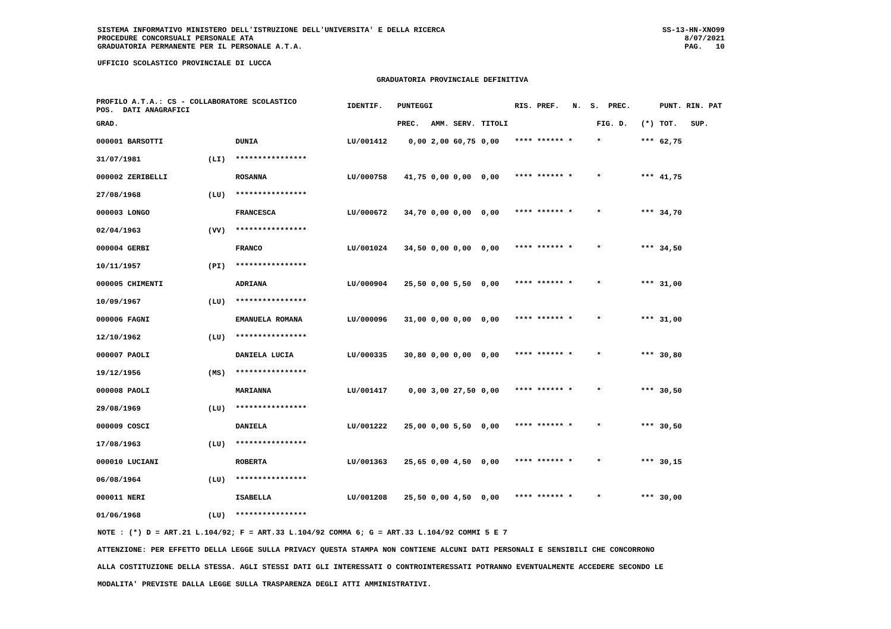SISTEMA INFORMATIVO MINISTERO DELL'ISTRUZIONE DELL'UNIVERSITA' E DELLA RICERCA
PROCEDURE CONCORSUALI PERSONALE ATA
GRADUATORIA PERMANENTE PER IL PERSONALE A.T.A.
SS-13-HN-XNO99
8/07/2021
PAG. 10
UFFICIO SCOLASTICO PROVINCIALE DI LUCCA
GRADUATORIA PROVINCIALE DEFINITIVA
| PROFILO A.T.A.: CS - COLLABORATORE SCOLASTICO POS. DATI ANAGRAFICI | | | IDENTIF. | PUNTEGGI | | | | RIS. PREF. N. S. PREC. | | | PUNT. RIN. PAT |
| --- | --- | --- | --- | --- | --- | --- | --- | --- | --- | --- | --- |
| GRAD. | | | | PREC. | AMM. | SERV. | TITOLI | | FIG. D. | (*) | TOT. SUP. |
| 000001 BARSOTTI | | DUNIA | LU/001412 | 0,00 | 2,00 | 60,75 | 0,00 | **** ****** * | * | *** | 62,75 |
| 31/07/1981 | (LI) | **************** | | | | | | | | | |
| 000002 ZERIBELLI | | ROSANNA | LU/000758 | 41,75 | 0,00 | 0,00 | 0,00 | **** ****** * | * | *** | 41,75 |
| 27/08/1968 | (LU) | **************** | | | | | | | | | |
| 000003 LONGO | | FRANCESCA | LU/000672 | 34,70 | 0,00 | 0,00 | 0,00 | **** ****** * | * | *** | 34,70 |
| 02/04/1963 | (VV) | **************** | | | | | | | | | |
| 000004 GERBI | | FRANCO | LU/001024 | 34,50 | 0,00 | 0,00 | 0,00 | **** ****** * | * | *** | 34,50 |
| 10/11/1957 | (PI) | **************** | | | | | | | | | |
| 000005 CHIMENTI | | ADRIANA | LU/000904 | 25,50 | 0,00 | 5,50 | 0,00 | **** ****** * | * | *** | 31,00 |
| 10/09/1967 | (LU) | **************** | | | | | | | | | |
| 000006 FAGNI | | EMANUELA ROMANA | LU/000096 | 31,00 | 0,00 | 0,00 | 0,00 | **** ****** * | * | *** | 31,00 |
| 12/10/1962 | (LU) | **************** | | | | | | | | | |
| 000007 PAOLI | | DANIELA LUCIA | LU/000335 | 30,80 | 0,00 | 0,00 | 0,00 | **** ****** * | * | *** | 30,80 |
| 19/12/1956 | (MS) | **************** | | | | | | | | | |
| 000008 PAOLI | | MARIANNA | LU/001417 | 0,00 | 3,00 | 27,50 | 0,00 | **** ****** * | * | *** | 30,50 |
| 29/08/1969 | (LU) | **************** | | | | | | | | | |
| 000009 COSCI | | DANIELA | LU/001222 | 25,00 | 0,00 | 5,50 | 0,00 | **** ****** * | * | *** | 30,50 |
| 17/08/1963 | (LU) | **************** | | | | | | | | | |
| 000010 LUCIANI | | ROBERTA | LU/001363 | 25,65 | 0,00 | 4,50 | 0,00 | **** ****** * | * | *** | 30,15 |
| 06/08/1964 | (LU) | **************** | | | | | | | | | |
| 000011 NERI | | ISABELLA | LU/001208 | 25,50 | 0,00 | 4,50 | 0,00 | **** ****** * | * | *** | 30,00 |
| 01/06/1968 | (LU) | **************** | | | | | | | | | |
NOTE : (*) D = ART.21 L.104/92; F = ART.33 L.104/92 COMMA 6; G = ART.33 L.104/92 COMMI 5 E 7
ATTENZIONE: PER EFFETTO DELLA LEGGE SULLA PRIVACY QUESTA STAMPA NON CONTIENE ALCUNI DATI PERSONALI E SENSIBILI CHE CONCORRONO
ALLA COSTITUZIONE DELLA STESSA. AGLI STESSI DATI GLI INTERESSATI O CONTROINTERESSATI POTRANNO EVENTUALMENTE ACCEDERE SECONDO LE
MODALITA' PREVISTE DALLA LEGGE SULLA TRASPARENZA DEGLI ATTI AMMINISTRATIVI.